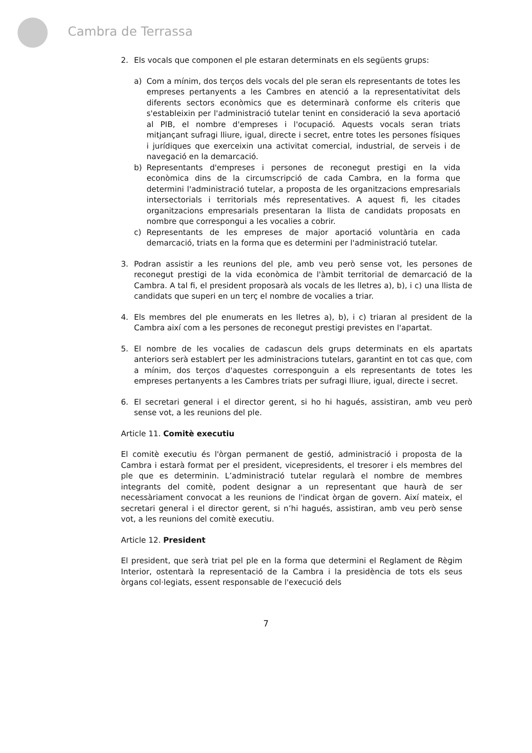Cambra de Terrassa
2. Els vocals que componen el ple estaran determinats en els següents grups:
a) Com a mínim, dos terços dels vocals del ple seran els representants de totes les empreses pertanyents a les Cambres en atenció a la representativitat dels diferents sectors econòmics que es determinarà conforme els criteris que s'estableixin per l'administració tutelar tenint en consideració la seva aportació al PIB, el nombre d'empreses i l'ocupació. Aquests vocals seran triats mitjançant sufragi lliure, igual, directe i secret, entre totes les persones físiques i jurídiques que exerceixin una activitat comercial, industrial, de serveis i de navegació en la demarcació.
b) Representants d'empreses i persones de reconegut prestigi en la vida econòmica dins de la circumscripció de cada Cambra, en la forma que determini l'administració tutelar, a proposta de les organitzacions empresarials intersectorials i territorials més representatives. A aquest fi, les citades organitzacions empresarials presentaran la llista de candidats proposats en nombre que correspongui a les vocalies a cobrir.
c) Representants de les empreses de major aportació voluntària en cada demarcació, triats en la forma que es determini per l'administració tutelar.
3. Podran assistir a les reunions del ple, amb veu però sense vot, les persones de reconegut prestigi de la vida econòmica de l'àmbit territorial de demarcació de la Cambra. A tal fi, el president proposarà als vocals de les lletres a), b), i c) una llista de candidats que superi en un terç el nombre de vocalies a triar.
4. Els membres del ple enumerats en les lletres a), b), i c) triaran al president de la Cambra així com a les persones de reconegut prestigi previstes en l'apartat.
5. El nombre de les vocalies de cadascun dels grups determinats en els apartats anteriors serà establert per les administracions tutelars, garantint en tot cas que, com a mínim, dos terços d'aquestes corresponguin a els representants de totes les empreses pertanyents a les Cambres triats per sufragi lliure, igual, directe i secret.
6. El secretari general i el director gerent, si ho hi hagués, assistiran, amb veu però sense vot, a les reunions del ple.
Article 11. Comitè executiu
El comitè executiu és l'òrgan permanent de gestió, administració i proposta de la Cambra i estarà format per el president, vicepresidents, el tresorer i els membres del ple que es determinin. L’administració tutelar regularà el nombre de membres integrants del comitè, podent designar a un representant que haurà de ser necessàriament convocat a les reunions de l'indicat òrgan de govern. Així mateix, el secretari general i el director gerent, si n’hi hagués, assistiran, amb veu però sense vot, a les reunions del comitè executiu.
Article 12. President
El president, que serà triat pel ple en la forma que determini el Reglament de Règim Interior, ostentarà la representació de la Cambra i la presidència de tots els seus òrgans col·legiats, essent responsable de l'execució dels
7